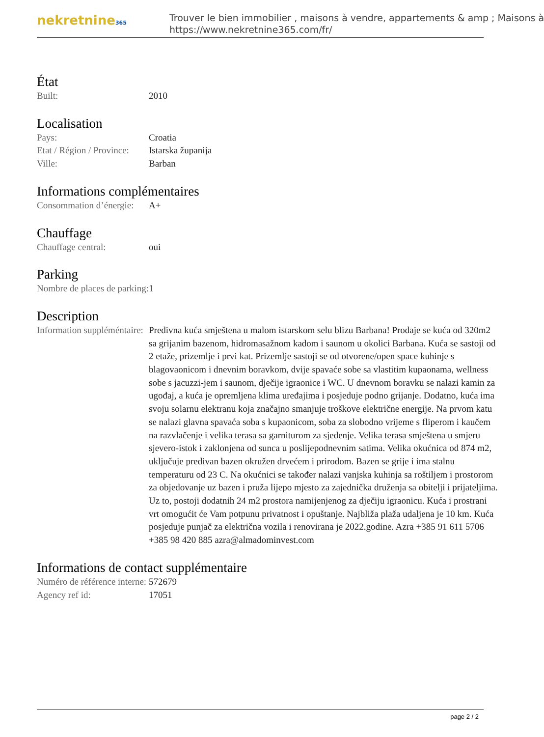nekretnine365
Trouver le bien immobilier , maisons à vendre, appartements & amp ; Maisons à
https://www.nekretnine365.com/fr/
État
| Built: | 2010 |
Localisation
| Pays: | Croatia |
| Etat / Région / Province: | Istarska županija |
| Ville: | Barban |
Informations complémentaires
| Consommation d’énergie: | A+ |
Chauffage
| Chauffage central: | oui |
Parking
| Nombre de places de parking: | 1 |
Description
| Information suppléméntaire: | Predivna kuća smještena u malom istarskom selu blizu Barbana! Prodaje se kuća od 320m2 sa grijanim bazenom, hidromasažnom kadom i saunom u okolici Barbana. Kuća se sastoji od 2 etaže, prizemlje i prvi kat. Prizemlje sastoji se od otvorene/open space kuhinje s blagovaonicom i dnevnim boravkom, dvije spavaće sobe sa vlastitim kupaonama, wellness sobe s jacuzzi-jem i saunom, dječije igraonice i WC. U dnevnom boravku se nalazi kamin za ugođaj, a kuća je opremljena klima uređajima i posjeduje podno grijanje. Dodatno, kuća ima svoju solarnu elektranu koja značajno smanjuje troškove električne energije. Na prvom katu se nalazi glavna spavaća soba s kupaonicom, soba za slobodno vrijeme s fliperom i kaučem na razvlačenje i velika terasa sa garniturom za sjedenje. Velika terasa smještena u smjeru sjevero-istok i zaklonjena od sunca u poslijepodnevnim satima. Velika okućnica od 874 m2, uključuje predivan bazen okružen drvećem i prirodom. Bazen se grije i ima stalnu temperaturu od 23 C. Na okućnici se također nalazi vanjska kuhinja sa roštiljem i prostorom za objedovanje uz bazen i pruža lijepo mjesto za zajednička druženja sa obitelji i prijateljima. Uz to, postoji dodatnih 24 m2 prostora namijenjenog za dječiju igraonicu. Kuća i prostrani vrt omogućit će Vam potpunu privatnost i opuštanje. Najbliža plaža udaljena je 10 km. Kuća posjeduje punjač za električna vozila i renovirana je 2022.godine. Azra +385 91 611 5706 +385 98 420 885 azra@almadominvest.com |
Informations de contact supplémentaire
| Numéro de référence interne: | 572679 |
| Agency ref id: | 17051 |
page 2 / 2